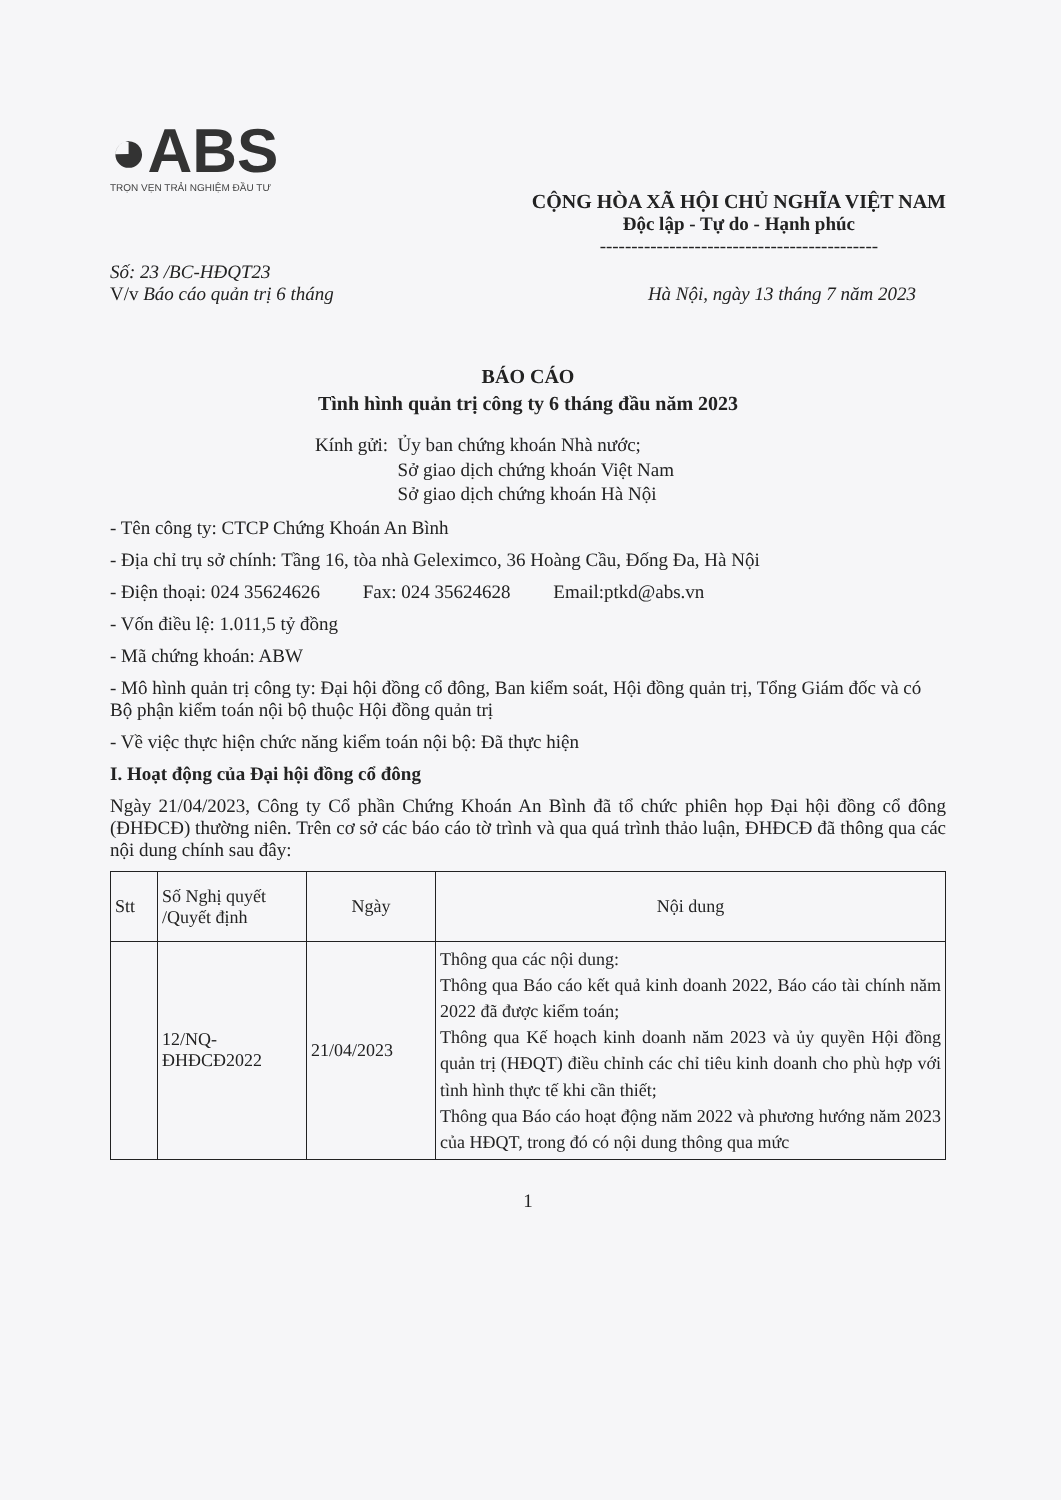◕ABS
TRỌN VẸN TRẢI NGHIỆM ĐẦU TƯ
CỘNG HÒA XÃ HỘI CHỦ NGHĨA VIỆT NAM
Độc lập - Tự do - Hạnh phúc
--------------------------------------------
Số: 23 /BC-HĐQT23
V/v Báo cáo quản trị 6 tháng
Hà Nội, ngày 13 tháng 7 năm 2023
BÁO CÁO
Tình hình quản trị công ty 6 tháng đầu năm 2023
Kính gửi: Ủy ban chứng khoán Nhà nước;
Sở giao dịch chứng khoán Việt Nam
Sở giao dịch chứng khoán Hà Nội
- Tên công ty: CTCP Chứng Khoán An Bình
- Địa chỉ trụ sở chính: Tầng 16, tòa nhà Geleximco, 36 Hoàng Cầu, Đống Đa, Hà Nội
- Điện thoại: 024 35624626 Fax: 024 35624628 Email:ptkd@abs.vn
- Vốn điều lệ: 1.011,5 tỷ đồng
- Mã chứng khoán: ABW
- Mô hình quản trị công ty: Đại hội đồng cổ đông, Ban kiểm soát, Hội đồng quản trị, Tổng Giám đốc và có Bộ phận kiểm toán nội bộ thuộc Hội đồng quản trị
- Về việc thực hiện chức năng kiểm toán nội bộ: Đã thực hiện
I. Hoạt động của Đại hội đồng cổ đông
Ngày 21/04/2023, Công ty Cổ phần Chứng Khoán An Bình đã tổ chức phiên họp Đại hội đồng cổ đông (ĐHĐCĐ) thường niên. Trên cơ sở các báo cáo tờ trình và qua quá trình thảo luận, ĐHĐCĐ đã thông qua các nội dung chính sau đây:
| Stt | Số Nghị quyết /Quyết định | Ngày | Nội dung |
| --- | --- | --- | --- |
| | 12/NQ-ĐHĐCĐ2022 | 21/04/2023 | Thông qua các nội dung: Thông qua Báo cáo kết quả kinh doanh 2022, Báo cáo tài chính năm 2022 đã được kiểm toán; Thông qua Kế hoạch kinh doanh năm 2023 và ủy quyền Hội đồng quản trị (HĐQT) điều chỉnh các chỉ tiêu kinh doanh cho phù hợp với tình hình thực tế khi cần thiết; Thông qua Báo cáo hoạt động năm 2022 và phương hướng năm 2023 của HĐQT, trong đó có nội dung thông qua mức |
1